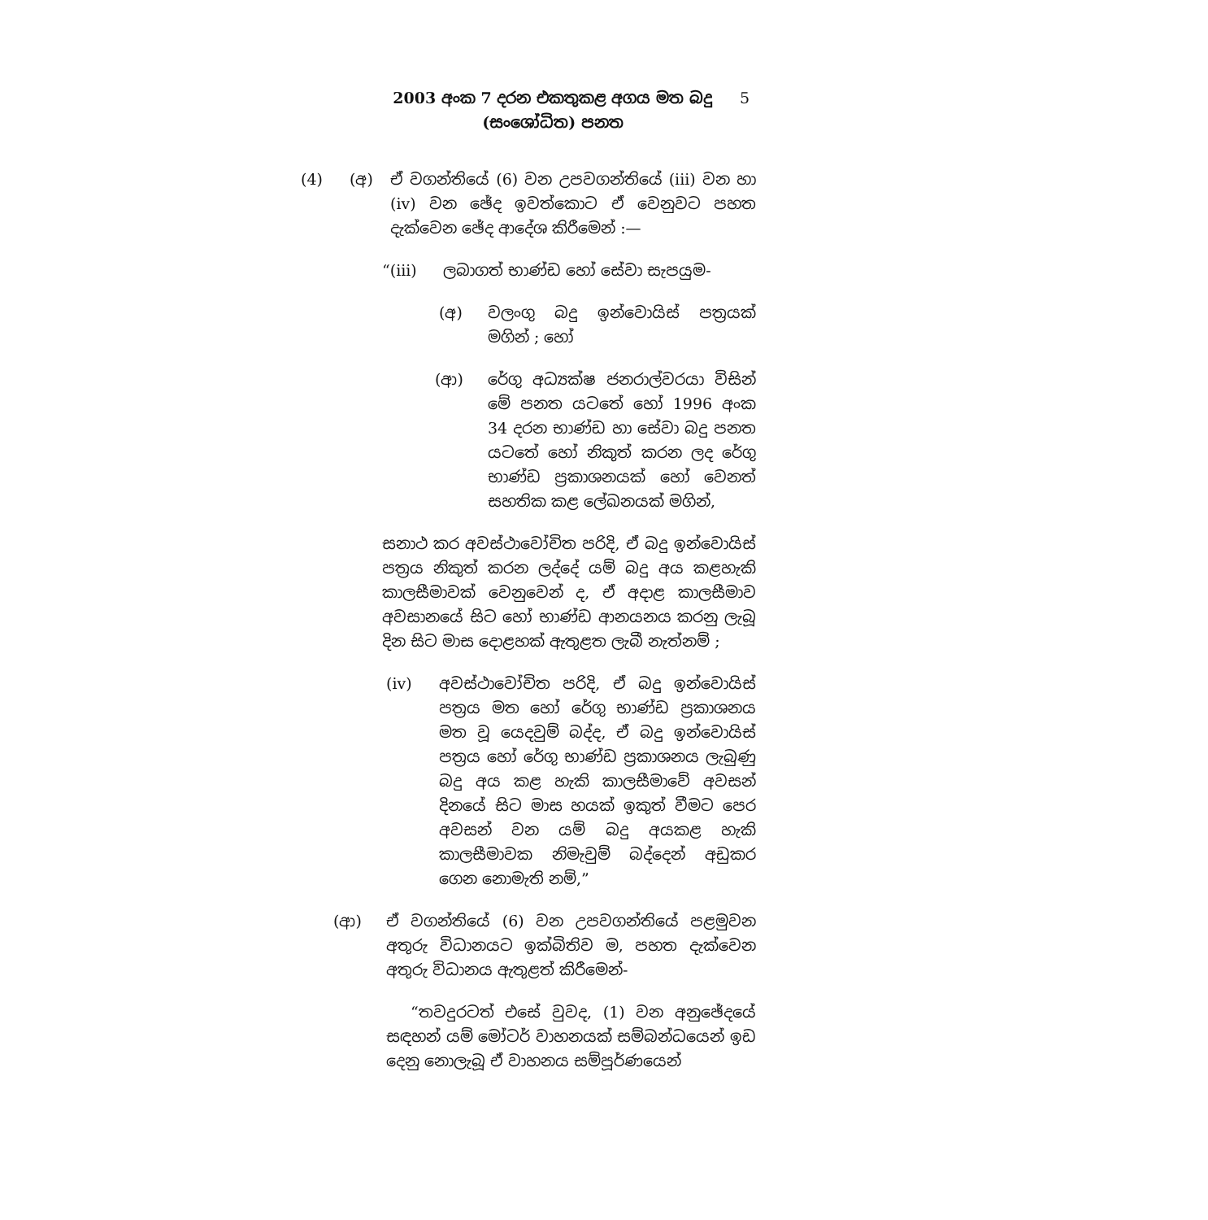2003 අංක 7 දරන එකතුකළ අගය මත බදු
(සංශෝධිත) පනත
5
(4) (අ) ඒ වගන්තියේ (6) වන උපවගන්තියේ (iii) වන හා (iv) වන ඡේද ඉවත්කොට ඒ වෙනුවට පහත දැක්වෙන ඡේද ආදේශ කිරීමෙන් :—
“(iii) ලබාගත් භාණ්ඩ හෝ සේවා සැපයුම-
(අ) වලංගු බදු ඉන්වොයිස් පත්‍රයක් මගින් ; හෝ
(ආ) රේගු අධ්‍යක්ෂ ජනරාල්වරයා විසින් මේ පනත යටතේ හෝ 1996 අංක 34 දරන භාණ්ඩ හා සේවා බදු පනත යටතේ හෝ නිකුත් කරන ලද රේගු භාණ්ඩ ප්‍රකාශනයක් හෝ වෙනත් සහතික කළ ලේඛනයක් මගින්,
සනාථ කර අවස්ථාවෝචිත පරිදි, ඒ බදු ඉන්වොයිස් පත්‍රය නිකුත් කරන ලද්දේ යම් බදු අය කළහැකි කාලසීමාවක් වෙනුවෙන් ද, ඒ අදාළ කාලසීමාව අවසානයේ සිට හෝ භාණ්ඩ ආනයනය කරනු ලැබූ දින සිට මාස දොළහක් ඇතුළත ලැබී නැත්නම් ;
(iv) අවස්ථාවෝචිත පරිදි, ඒ බදු ඉන්වොයිස් පත්‍රය මත හෝ රේගු භාණ්ඩ ප්‍රකාශනය මත වූ යෙදවුම් බද්ද, ඒ බදු ඉන්වොයිස් පත්‍රය හෝ රේගු භාණ්ඩ ප්‍රකාශනය ලැබුණු බදු අය කළ හැකි කාලසීමාවේ අවසන් දිනයේ සිට මාස හයක් ඉකුත් වීමට පෙර අවසන් වන යම් බදු අයකළ හැකි කාලසීමාවක නිමැවුම් බද්දෙන් අඩුකර ගෙන නොමැති නම්,”
(ආ) ඒ වගන්තියේ (6) වන උපවගන්තියේ පළමුවන අතුරු විධානයට ඉක්බිතිව ම, පහත දැක්වෙන අතුරු විධානය ඇතුළත් කිරීමෙන්-
“තවදුරටත් එසේ වුවද, (1) වන අනුඡේදයේ සඳහන් යම් මෝටර් වාහනයක් සම්බන්ධයෙන් ඉඩ දෙනු නොලැබූ ඒ වාහනය සම්පූර්ණයෙන්